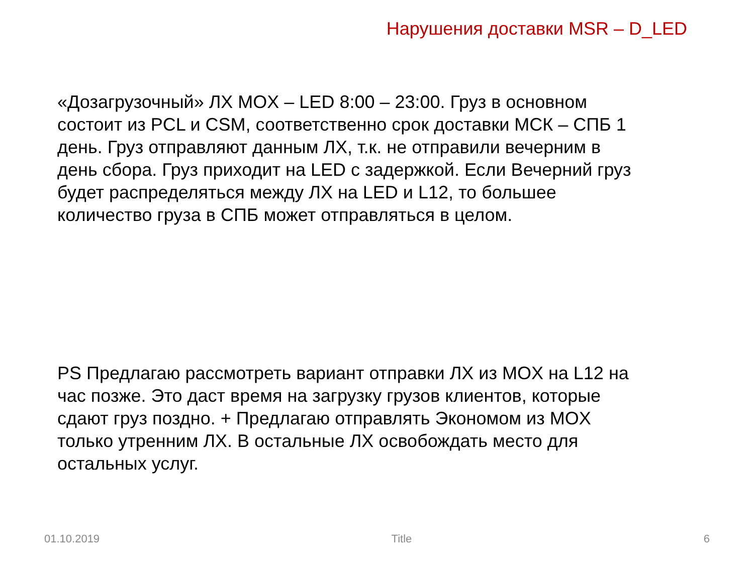Нарушения доставки MSR – D_LED
«Дозагрузочный» ЛХ MOX – LED 8:00 – 23:00. Груз в основном состоит из PCL и CSM, соответственно срок доставки МСК – СПБ 1 день. Груз отправляют данным ЛХ, т.к. не отправили вечерним в день сбора. Груз приходит на LED с задержкой. Если Вечерний груз будет распределяться между ЛХ на LED и L12, то большее количество груза в СПБ может отправляться в целом.
PS Предлагаю рассмотреть вариант отправки ЛХ из MOX на L12 на час позже. Это даст время на загрузку грузов клиентов, которые сдают груз поздно. + Предлагаю отправлять Экономом из MOX только утренним ЛХ. В остальные ЛХ освобождать место для остальных услуг.
01.10.2019 Title 6